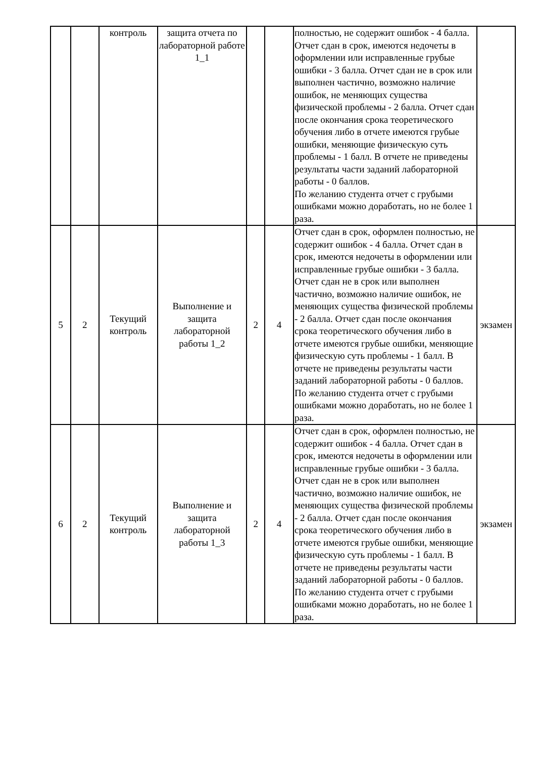| | | контроль | защита отчета по лабораторной работе 1_1 | | | полностью, не содержит ошибок - 4 балла. Отчет сдан в срок, имеются недочеты в оформлении или исправленные грубые ошибки - 3 балла. Отчет сдан не в срок или выполнен частично, возможно наличие ошибок, не меняющих существа физической проблемы - 2 балла. Отчет сдан после окончания срока теоретического обучения либо в отчете имеются грубые ошибки, меняющие физическую суть проблемы - 1 балл. В отчете не приведены результаты части заданий лабораторной работы - 0 баллов. По желанию студента отчет с грубыми ошибками можно доработать, но не более 1 раза. | |
| 5 | 2 | Текущий контроль | Выполнение и защита лабораторной работы 1_2 | 2 | 4 | Отчет сдан в срок, оформлен полностью, не содержит ошибок - 4 балла. Отчет сдан в срок, имеются недочеты в оформлении или исправленные грубые ошибки - 3 балла. Отчет сдан не в срок или выполнен частично, возможно наличие ошибок, не меняющих существа физической проблемы - 2 балла. Отчет сдан после окончания срока теоретического обучения либо в отчете имеются грубые ошибки, меняющие физическую суть проблемы - 1 балл. В отчете не приведены результаты части заданий лабораторной работы - 0 баллов. По желанию студента отчет с грубыми ошибками можно доработать, но не более 1 раза. | экзамен |
| 6 | 2 | Текущий контроль | Выполнение и защита лабораторной работы 1_3 | 2 | 4 | Отчет сдан в срок, оформлен полностью, не содержит ошибок - 4 балла. Отчет сдан в срок, имеются недочеты в оформлении или исправленные грубые ошибки - 3 балла. Отчет сдан не в срок или выполнен частично, возможно наличие ошибок, не меняющих существа физической проблемы - 2 балла. Отчет сдан после окончания срока теоретического обучения либо в отчете имеются грубые ошибки, меняющие физическую суть проблемы - 1 балл. В отчете не приведены результаты части заданий лабораторной работы - 0 баллов. По желанию студента отчет с грубыми ошибками можно доработать, но не более 1 раза. | экзамен |